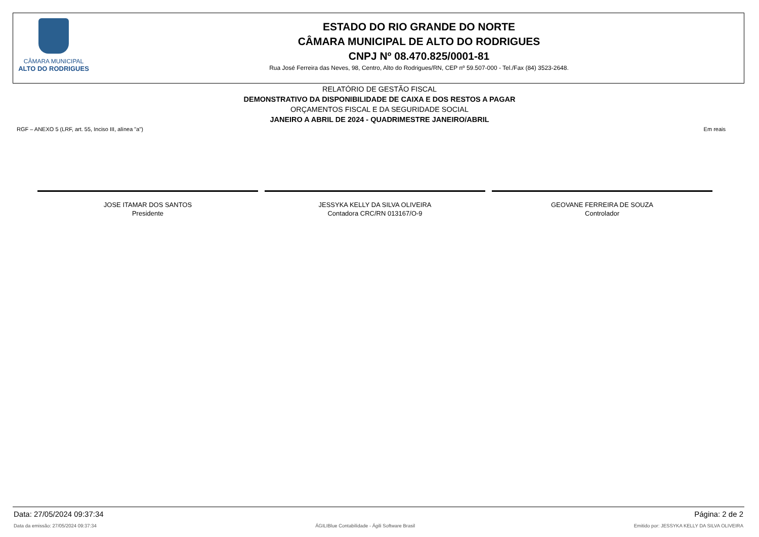CÂMARA MUNICIPAL
ALTO DO RODRIGUES
ESTADO DO RIO GRANDE DO NORTE
CÂMARA MUNICIPAL DE ALTO DO RODRIGUES
CNPJ Nº 08.470.825/0001-81
Rua José Ferreira das Neves, 98, Centro, Alto do Rodrigues/RN, CEP nº 59.507-000 - Tel./Fax (84) 3523-2648.
RELATÓRIO DE GESTÃO FISCAL
DEMONSTRATIVO DA DISPONIBILIDADE DE CAIXA E DOS RESTOS A PAGAR
ORÇAMENTOS FISCAL E DA SEGURIDADE SOCIAL
JANEIRO A ABRIL DE 2024 - QUADRIMESTRE JANEIRO/ABRIL
RGF – ANEXO 5 (LRF, art. 55, Inciso III, alínea "a") Em reais
JOSE ITAMAR DOS SANTOS
Presidente
JESSYKA KELLY DA SILVA OLIVEIRA
Contadora CRC/RN 013167/O-9
GEOVANE FERREIRA DE SOUZA
Controlador
Data: 27/05/2024 09:37:34 Página: 2 de 2
Data da emissão: 27/05/2024 09:37:34 ÁGILIBlue Contabilidade - Ágili Software Brasil Emitido por: JESSYKA KELLY DA SILVA OLIVEIRA